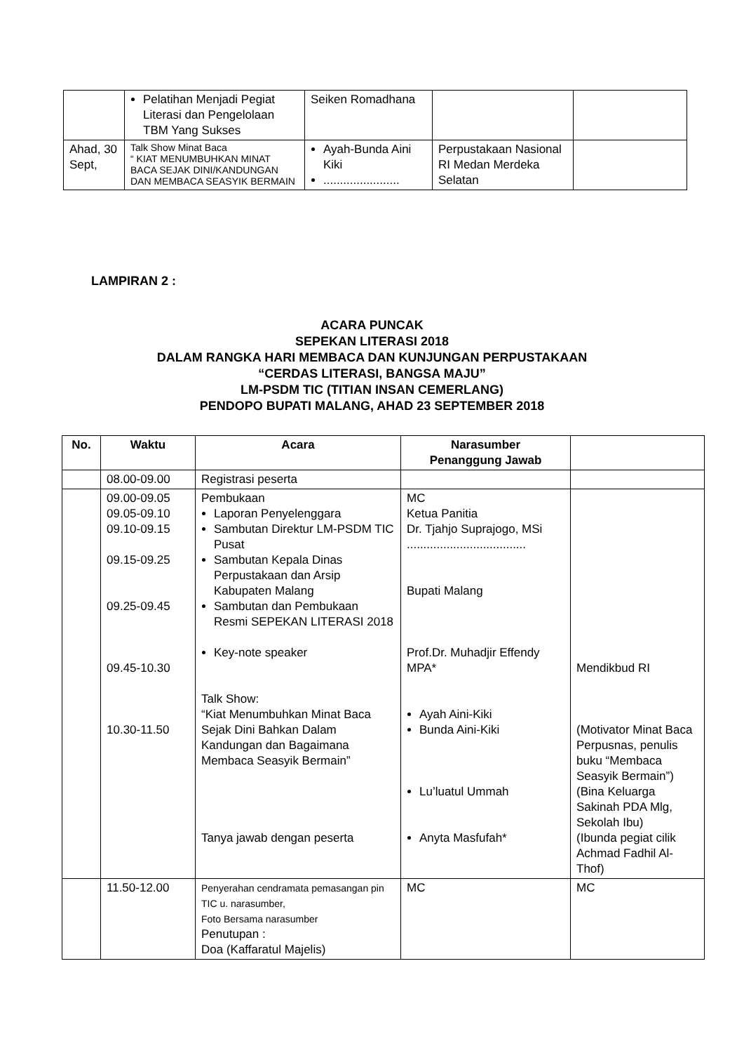| | Pelatihan Menjadi Pegiat Literasi dan Pengelolaan TBM Yang Sukses | Seiken Romadhana | | |
| Ahad, 30 Sept, | Talk Show Minat Baca “ KIAT MENUMBUHKAN MINAT BACA SEJAK DINI/KANDUNGAN DAN MEMBACA SEASYIK BERMAIN | Ayah-Bunda Aini Kiki ....................... | Perpustakaan Nasional RI Medan Merdeka Selatan | |
LAMPIRAN 2 :
ACARA PUNCAK
SEPEKAN LITERASI 2018
DALAM RANGKA HARI MEMBACA DAN KUNJUNGAN PERPUSTAKAAN
“CERDAS LITERASI, BANGSA MAJU”
LM-PSDM TIC (TITIAN INSAN CEMERLANG)
PENDOPO BUPATI MALANG, AHAD 23 SEPTEMBER 2018
| No. | Waktu | Acara | Narasumber Penanggung Jawab | |
| --- | --- | --- | --- | --- |
| | 08.00-09.00 | Registrasi peserta | | |
| | 09.00-09.05 09.05-09.10 09.10-09.15 09.15-09.25 09.25-09.45 09.45-10.30 10.30-11.50 | Pembukaan Laporan Penyelenggara Sambutan Direktur LM-PSDM TIC Pusat Sambutan Kepala Dinas Perpustakaan dan Arsip Kabupaten Malang Sambutan dan Pembukaan Resmi SEPEKAN LITERASI 2018 Key-note speaker Talk Show: “Kiat Menumbuhkan Minat Baca Sejak Dini Bahkan Dalam Kandungan dan Bagaimana Membaca Seasyik Bermain” Tanya jawab dengan peserta | MC Ketua Panitia Dr. Tjahjo Suprajogo, MSi .................................... Bupati Malang Prof.Dr. Muhadjir Effendy MPA* Ayah Aini-Kiki Bunda Aini-Kiki Lu’luatul Ummah Anyta Masfufah* | Mendikbud RI (Motivator Minat Baca Perpusnas, penulis buku “Membaca Seasyik Bermain”) (Bina Keluarga Sakinah PDA Mlg, Sekolah Ibu) (Ibunda pegiat cilik Achmad Fadhil Al-Thof) |
| | 11.50-12.00 | Penyerahan cendramata pemasangan pin TIC u. narasumber, Foto Bersama narasumber Penutupan : Doa (Kaffaratul Majelis) | MC | MC |